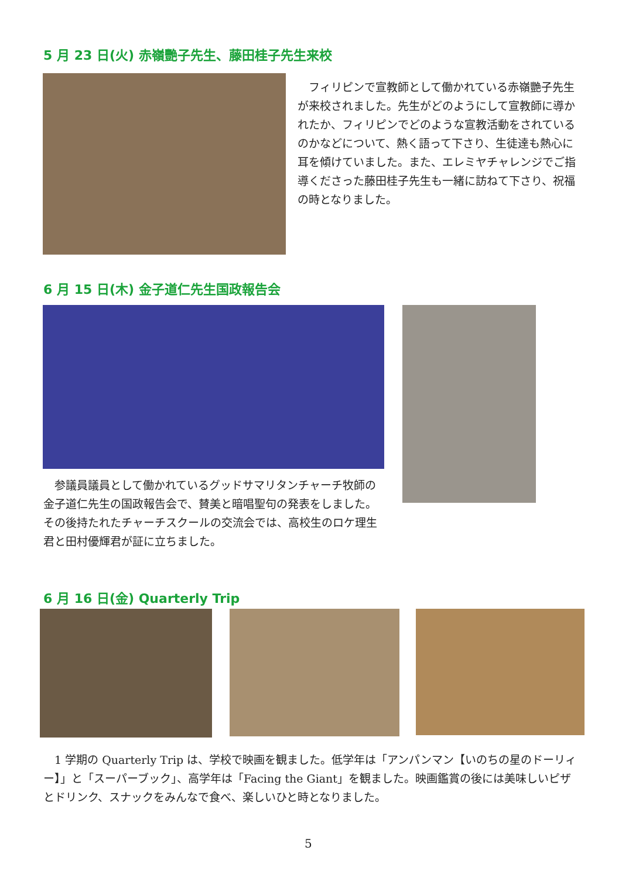5 月 23 日(火) 赤嶺艷子先生、藤田桂子先生来校
　フィリピンで宣教師として働かれている赤嶺艷子先生が来校されました。先生がどのようにして宣教師に導かれたか、フィリピンでどのような宣教活動をされているのかなどについて、熱く語って下さり、生徒達も熱心に耳を傾けていました。また、エレミヤチャレンジでご指導くださった藤田桂子先生も一緒に訪ねて下さり、祝福の時となりました。
6 月 15 日(木) 金子道仁先生国政報告会
　参議員議員として働かれているグッドサマリタンチャーチ牧師の金子道仁先生の国政報告会で、賛美と暗唱聖句の発表をしました。その後持たれたチャーチスクールの交流会では、高校生のロケ理生君と田村優輝君が証に立ちました。
6 月 16 日(金) Quarterly Trip
　1 学期の Quarterly Trip は、学校で映画を観ました。低学年は「アンパンマン【いのちの星のドーリィー】」と「スーパーブック」、高学年は「Facing the Giant」を観ました。映画鑑賞の後には美味しいピザとドリンク、スナックをみんなで食べ、楽しいひと時となりました。
5